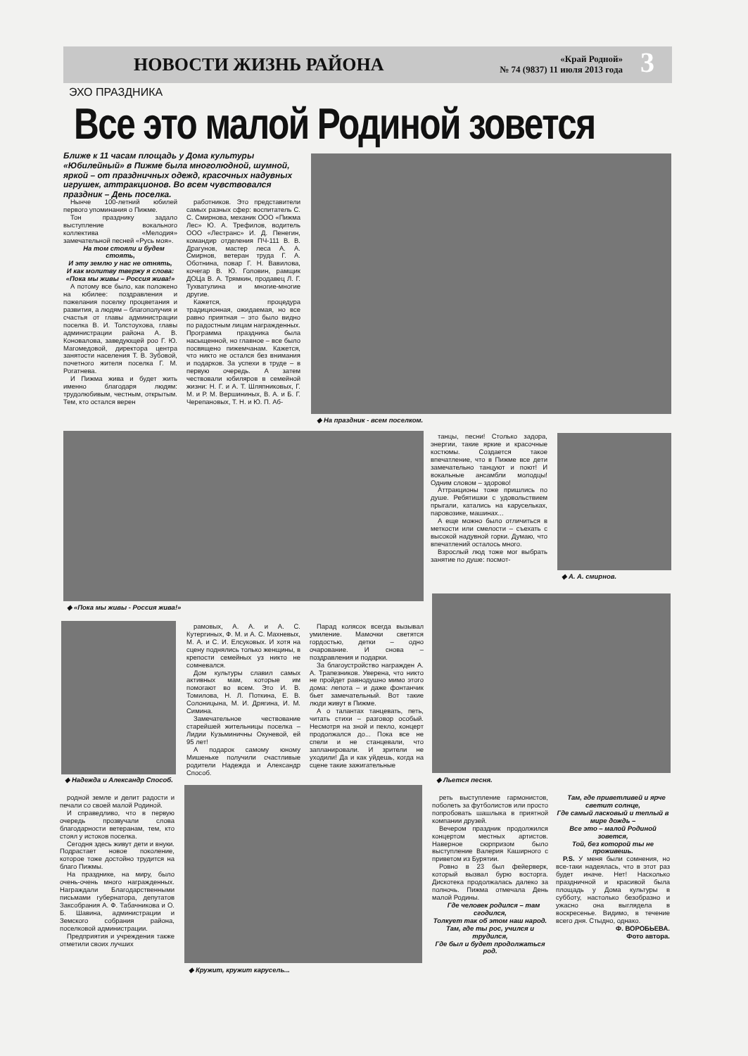НОВОСТИ ЖИЗНЬ РАЙОНА
«Край Родной»
№ 74 (9837) 11 июля 2013 года
3
ЭХО ПРАЗДНИКА
Все это малой Родиной зовется
Ближе к 11 часам площадь у Дома культуры «Юбилейный» в Пижме была многолюдной, шумной, яркой – от праздничных одежд, красочных надувных игрушек, аттракционов. Во всем чувствовался праздник – День поселка.
Нынче 100-летний юбилей первого упоминания о Пижме.
Тон празднику задало выступление вокального коллектива «Мелодия» замечательной песней «Русь моя».
На том стояли и будем стоять,
И эту землю у нас не отнять,
И как молитву твержу я слова:
«Пока мы живы – Россия жива!»
А потому все было, как положено на юбилее: поздравления и пожелания поселку процветания и развития, а людям – благополучия и счастья от главы администрации поселка В. И. Толстоухова, главы администрации района А. В. Коновалова, заведующей роо Г. Ю. Магомедовой, директора центра занятости населения Т. В. Зубовой, почетного жителя поселка Г. М. Рогатнева.
И Пижма жива и будет жить именно благодаря людям: трудолюбивым, честным, открытым. Тем, кто остался верен
работников. Это представители самых разных сфер: воспитатель С. С. Смирнова, механик ООО «Пижма Лес» Ю. А. Трефилов, водитель ООО «Лестранс» И. Д. Пенегин, командир отделения ПЧ-111 В. В. Драгунов, мастер леса А. А. Смирнов, ветеран труда Г. А. Оботнина, повар Г. Н. Вавилова, кочегар В. Ю. Головин, рамщик ДОЦа В. А. Трямкин, продавец Л. Г. Тухватулина и многие-многие другие.
Кажется, процедура традиционная, ожидаемая, но все равно приятная – это было видно по радостным лицам награжденных. Программа праздника была насыщенной, но главное – все было посвящено пижемчанам. Кажется, что никто не остался без внимания и подарков. За успехи в труде – в первую очередь. А затем чествовали юбиляров в семейной жизни: Н. Г. и А. Т. Шляпниковых, Г. М. и Р. М. Вершининых, В. А. и Б. Г. Черепановых, Т. Н. и Ю. П. Аб-
◆ На праздник - всем поселком.
◆ «Пока мы живы - Россия жива!»
танцы, песни! Столько задора, энергии, такие яркие и красочные костюмы. Создается такое впечатление, что в Пижме все дети замечательно танцуют и поют! И вокальные ансамбли молодцы! Одним словом – здорово!
Аттракционы тоже пришлись по душе. Ребятишки с удовольствием прыгали, катались на карусельках, паровозике, машинах...
А еще можно было отличиться в меткости или смелости – съехать с высокой надувной горки. Думаю, что впечатлений осталось много.
Взрослый люд тоже мог выбрать занятие по душе: посмот-
◆ А. А. смирнов.
◆ Надежда и Александр Способ.
рамовых, А. А. и А. С. Кутергиных, Ф. М. и А. С. Махневых, М. А. и С. И. Елсуковых. И хотя на сцену поднялись только женщины, в крепости семейных уз никто не сомневался.
Дом культуры славил самых активных мам, которые им помогают во всем. Это И. В. Томилова, Н. Л. Поткина, Е. В. Солоницына, М. И. Дрягина, И. М. Симина.
Замечательное чествование старейшей жительницы поселка – Лидии Кузьминичны Окуневой, ей 95 лет!
А подарок самому юному Мишеньке получили счастливые родители Надежда и Александр Способ.
Парад колясок всегда вызывал умиление. Мамочки светятся гордостью, детки – одно очарование. И снова – поздравления и подарки.
За благоустройство награжден А. А. Трапезников. Уверена, что никто не пройдет равнодушно мимо этого дома: лепота – и даже фонтанчик бьет замечательный. Вот такие люди живут в Пижме.
А о талантах танцевать, петь, читать стихи – разговор особый. Несмотря на зной и пекло, концерт продолжался до... Пока все не спели и не станцевали, что запланировали. И зрители не уходили! Да и как уйдешь, когда на сцене такие зажигательные
◆ Льется песня.
родной земле и делит радости и печали со своей малой Родиной.
И справедливо, что в первую очередь прозвучали слова благодарности ветеранам, тем, кто стоял у истоков поселка.
Сегодня здесь живут дети и внуки. Подрастает новое поколение, которое тоже достойно трудится на благо Пижмы.
На празднике, на миру, было очень-очень много награжденных. Награждали Благодарственными письмами губернатора, депутатов Заксобрания А. Ф. Табачникова и О. Б. Шавина, администрации и Земского собрания района, поселковой администрации.
Предприятия и учреждения также отметили своих лучших
◆ Кружит, кружит карусель...
реть выступление гармонистов, поболеть за футболистов или просто попробовать шашлыка в приятной компании друзей.
Вечером праздник продолжился концертом местных артистов. Наверное сюрпризом было выступление Валерия Каширного с приветом из Бурятии.
Ровно в 23 был фейерверк, который вызвал бурю восторга. Дискотека продолжалась далеко за полночь. Пижма отмечала День малой Родины.
Где человек родился – там сгодился,
Толкует так об этом наш народ.
Там, где ты рос, учился и трудился,
Где был и будет продолжаться род.
Там, где приветливей и ярче светит солнце,
Где самый ласковый и теплый в мире дождь –
Все это – малой Родиной зовется,
Той, без которой ты не проживешь.
P.S. У меня были сомнения, но все-таки надеялась, что в этот раз будет иначе. Нет! Насколько праздничной и красивой была площадь у Дома культуры в субботу, настолько безобразно и ужасно она выглядела в воскресенье. Видимо, в течение всего дня. Стыдно, однако.
Ф. ВОРОБЬЕВА.
Фото автора.